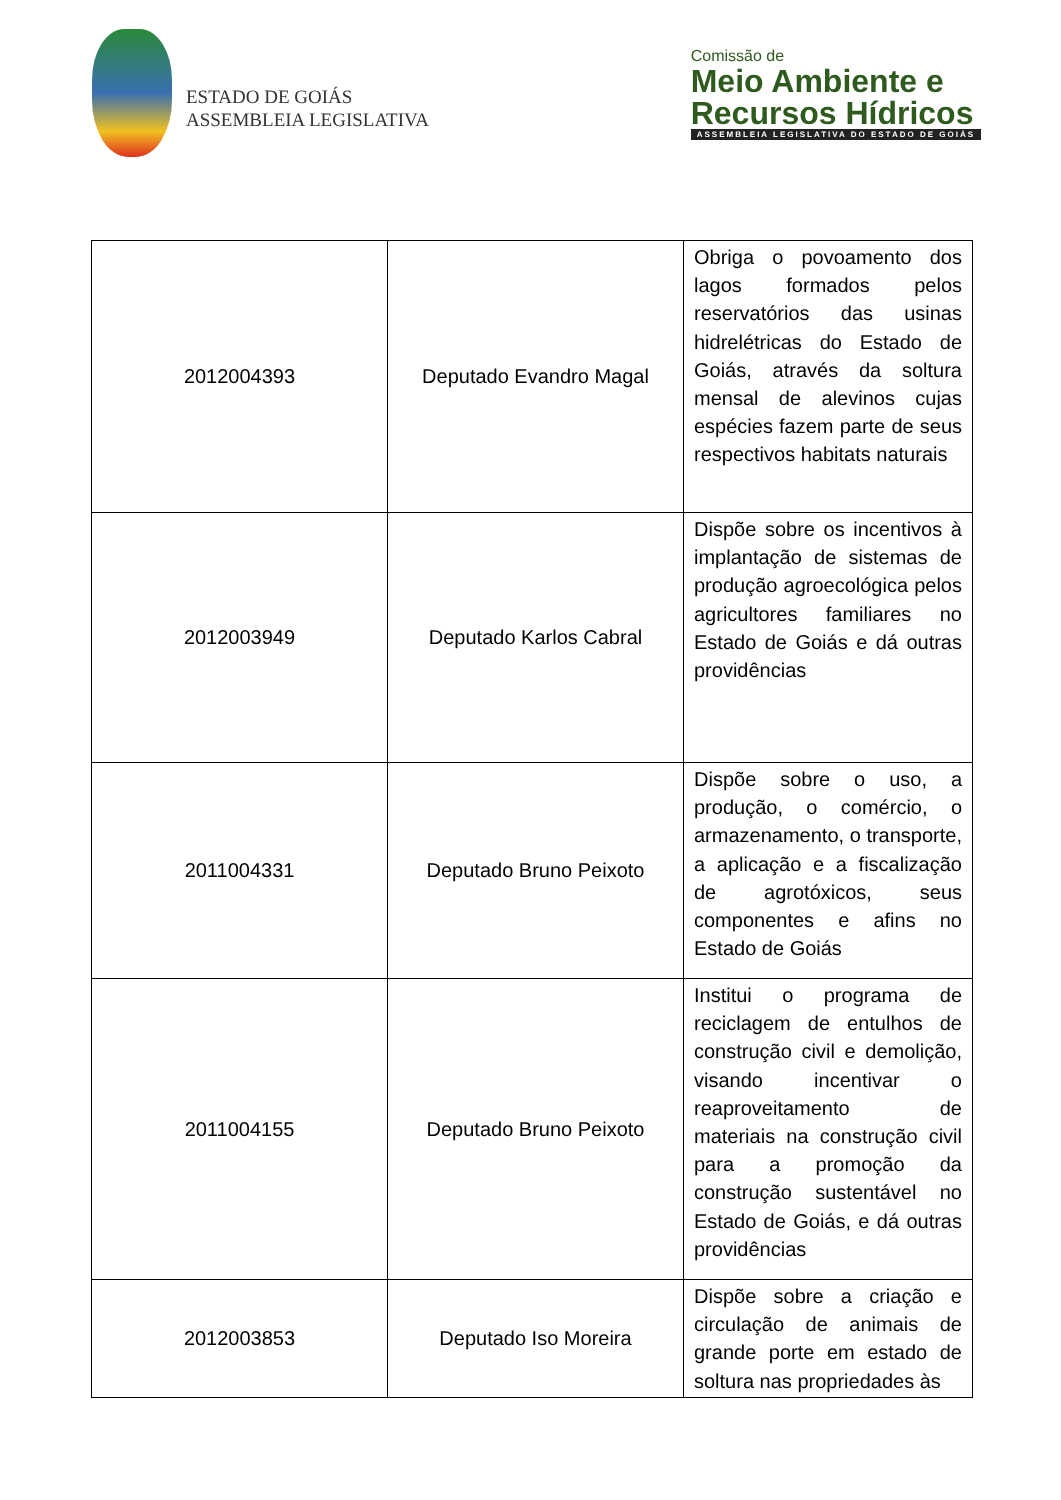ESTADO DE GOIÁS
ASSEMBLEIA LEGISLATIVA
Comissão de
Meio Ambiente e
Recursos Hídricos
ASSEMBLEIA LEGISLATIVA DO ESTADO DE GOIÁS
| 2012004393 | Deputado Evandro Magal | Obriga o povoamento dos lagos formados pelos reservatórios das usinas hidrelétricas do Estado de Goiás, através da soltura mensal de alevinos cujas espécies fazem parte de seus respectivos habitats naturais |
| 2012003949 | Deputado Karlos Cabral | Dispõe sobre os incentivos à implantação de sistemas de produção agroecológica pelos agricultores familiares no Estado de Goiás e dá outras providências |
| 2011004331 | Deputado Bruno Peixoto | Dispõe sobre o uso, a produção, o comércio, o armazenamento, o transporte, a aplicação e a fiscalização de agrotóxicos, seus componentes e afins no Estado de Goiás |
| 2011004155 | Deputado Bruno Peixoto | Institui o programa de reciclagem de entulhos de construção civil e demolição, visando incentivar o reaproveitamento de materiais na construção civil para a promoção da construção sustentável no Estado de Goiás, e dá outras providências |
| 2012003853 | Deputado Iso Moreira | Dispõe sobre a criação e circulação de animais de grande porte em estado de soltura nas propriedades às |